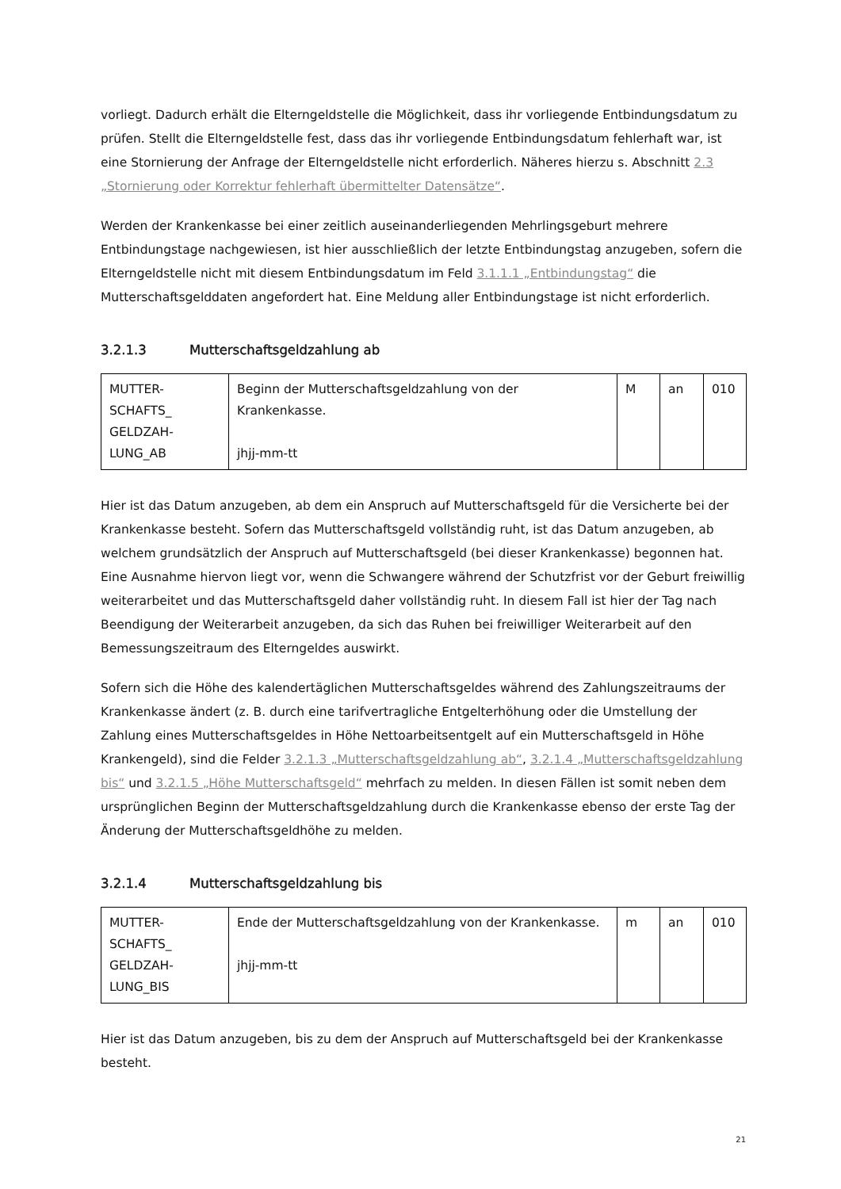vorliegt. Dadurch erhält die Elterngeldstelle die Möglichkeit, dass ihr vorliegende Entbindungsdatum zu prüfen. Stellt die Elterngeldstelle fest, dass das ihr vorliegende Entbindungsdatum fehlerhaft war, ist eine Stornierung der Anfrage der Elterngeldstelle nicht erforderlich. Näheres hierzu s. Abschnitt 2.3 „Stornierung oder Korrektur fehlerhaft übermittelter Datensätze“.
Werden der Krankenkasse bei einer zeitlich auseinanderliegenden Mehrlingsgeburt mehrere Entbindungstage nachgewiesen, ist hier ausschließlich der letzte Entbindungstag anzugeben, sofern die Elterngeldstelle nicht mit diesem Entbindungsdatum im Feld 3.1.1.1 „Entbindungstag“ die Mutterschaftsgelddaten angefordert hat. Eine Meldung aller Entbindungstage ist nicht erforderlich.
3.2.1.3 Mutterschaftsgeldzahlung ab
| MUTTER- SCHAFTS_ GELDZAH- LUNG_AB | Beginn der Mutterschaftsgeldzahlung von der Krankenkasse. jhjj-mm-tt | M | an | 010 |
Hier ist das Datum anzugeben, ab dem ein Anspruch auf Mutterschaftsgeld für die Versicherte bei der Krankenkasse besteht. Sofern das Mutterschaftsgeld vollständig ruht, ist das Datum anzugeben, ab welchem grundsätzlich der Anspruch auf Mutterschaftsgeld (bei dieser Krankenkasse) begonnen hat. Eine Ausnahme hiervon liegt vor, wenn die Schwangere während der Schutzfrist vor der Geburt freiwillig weiterarbeitet und das Mutterschaftsgeld daher vollständig ruht. In diesem Fall ist hier der Tag nach Beendigung der Weiterarbeit anzugeben, da sich das Ruhen bei freiwilliger Weiterarbeit auf den Bemessungszeitraum des Elterngeldes auswirkt.
Sofern sich die Höhe des kalendertäglichen Mutterschaftsgeldes während des Zahlungszeitraums der Krankenkasse ändert (z. B. durch eine tarifvertragliche Entgelterhöhung oder die Umstellung der Zahlung eines Mutterschaftsgeldes in Höhe Nettoarbeitsentgelt auf ein Mutterschaftsgeld in Höhe Krankengeld), sind die Felder 3.2.1.3 „Mutterschaftsgeldzahlung ab“, 3.2.1.4 „Mutterschaftsgeldzahlung bis“ und 3.2.1.5 „Höhe Mutterschaftsgeld“ mehrfach zu melden. In diesen Fällen ist somit neben dem ursprünglichen Beginn der Mutterschaftsgeldzahlung durch die Krankenkasse ebenso der erste Tag der Änderung der Mutterschaftsgeldhöhe zu melden.
3.2.1.4 Mutterschaftsgeldzahlung bis
| MUTTER- SCHAFTS_ GELDZAH- LUNG_BIS | Ende der Mutterschaftsgeldzahlung von der Krankenkasse. jhjj-mm-tt | m | an | 010 |
Hier ist das Datum anzugeben, bis zu dem der Anspruch auf Mutterschaftsgeld bei der Krankenkasse besteht.
21